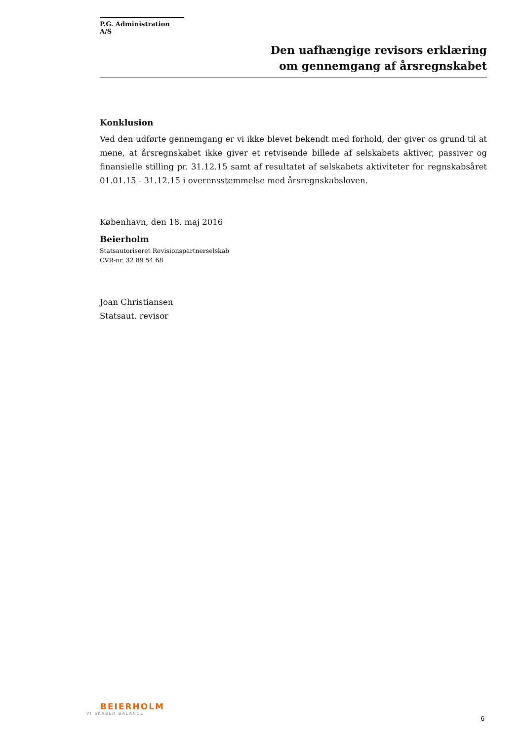P.G. Administration A/S
Den uafhængige revisors erklæring
om gennemgang af årsregnskabet
Konklusion
Ved den udførte gennemgang er vi ikke blevet bekendt med forhold, der giver os grund til at mene, at årsregnskabet ikke giver et retvisende billede af selskabets aktiver, passiver og finansielle stilling pr. 31.12.15 samt af resultatet af selskabets aktiviteter for regnskabsåret 01.01.15 - 31.12.15 i overensstemmelse med årsregnskabsloven.
København, den 18. maj 2016
Beierholm
Statsautoriseret Revisionspartnerselskab
CVR-nr. 32 89 54 68
Joan Christiansen
Statsaut. revisor
BEIERHOLM
VI SKABER BALANCE
6